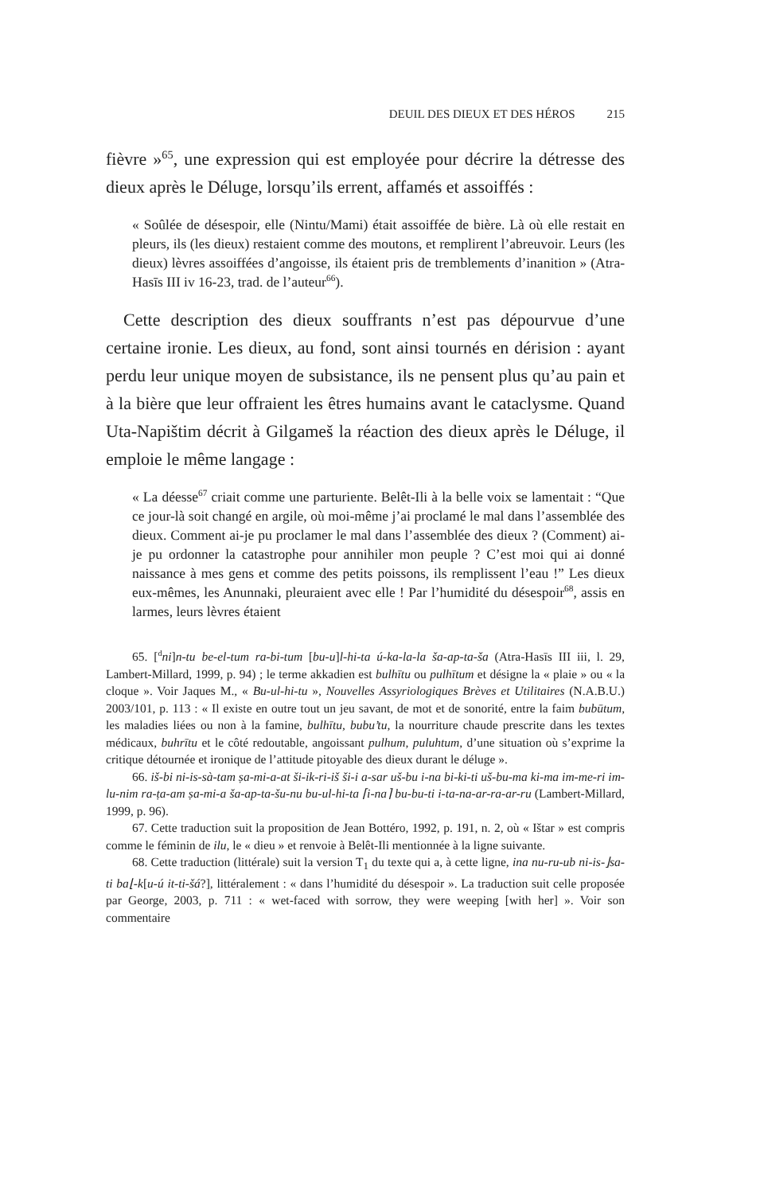DEUIL DES DIEUX ET DES HÉROS 215
fièvre »<sup>65</sup>, une expression qui est employée pour décrire la détresse des dieux après le Déluge, lorsqu’ils errent, affamés et assoiffés :
« Soûlée de désespoir, elle (Nintu/Mami) était assoiffée de bière. Là où elle restait en pleurs, ils (les dieux) restaient comme des moutons, et remplirent l’abreuvoir. Leurs (les dieux) lèvres assoiffées d’angoisse, ils étaient pris de tremblements d’inanition » (Atra-Hasīs III iv 16-23, trad. de l’auteur<sup>66</sup>).
Cette description des dieux souffrants n’est pas dépourvue d’une certaine ironie. Les dieux, au fond, sont ainsi tournés en dérision : ayant perdu leur unique moyen de subsistance, ils ne pensent plus qu’au pain et à la bière que leur offraient les êtres humains avant le cataclysme. Quand Uta-Napištim décrit à Gilgameš la réaction des dieux après le Déluge, il emploie le même langage :
« La déesse<sup>67</sup> criait comme une parturiente. Belêt-Ili à la belle voix se lamentait : “Que ce jour-là soit changé en argile, où moi-même j’ai proclamé le mal dans l’assemblée des dieux. Comment ai-je pu proclamer le mal dans l’assemblée des dieux ? (Comment) ai-je pu ordonner la catastrophe pour annihiler mon peuple ? C’est moi qui ai donné naissance à mes gens et comme des petits poissons, ils remplissent l’eau !” Les dieux eux-mêmes, les Anunnaki, pleuraient avec elle ! Par l’humidité du désespoir<sup>68</sup>, assis en larmes, leurs lèvres étaient
65. [<sup>d</sup>ni]n-tu be-el-tum ra-bi-tum [bu-u]l-hi-ta ú-ka-la-la ša-ap-ta-ša (Atra-Hasīs III iii, l. 29, Lambert-Millard, 1999, p. 94) ; le terme akkadien est bulhītu ou pulhītum et désigne la « plaie » ou « la cloque ». Voir Jaques M., « Bu-ul-hi-tu », Nouvelles Assyriologiques Brèves et Utilitaires (N.A.B.U.) 2003/101, p. 113 : « Il existe en outre tout un jeu savant, de mot et de sonorité, entre la faim bubūtum, les maladies liées ou non à la famine, bulhītu, bubu’tu, la nourriture chaude prescrite dans les textes médicaux, buhrītu et le côté redoutable, angoissant pulhum, puluhtum, d’une situation où s’exprime la critique détournée et ironique de l’attitude pitoyable des dieux durant le déluge ».
66. iš-bi ni-is-sà-tam ṣa-mi-a-at ši-ik-ri-iš ši-i a-sar uš-bu i-na bi-ki-ti uš-bu-ma ki-ma im-me-ri im-lu-nim ra-ṭa-am ṣa-mi-a ša-ap-ta-šu-nu bu-ul-hi-ta ⌈i-na⌉ bu-bu-ti i-ta-na-ar-ra-ar-ru (Lambert-Millard, 1999, p. 96).
67. Cette traduction suit la proposition de Jean Bottéro, 1992, p. 191, n. 2, où « Ištar » est compris comme le féminin de ilu, le « dieu » et renvoie à Belêt-Ili mentionnée à la ligne suivante.
68. Cette traduction (littérale) suit la version T<sub>1</sub> du texte qui a, à cette ligne, ina nu-ru-ub ni-is-⌋sa-ti ba⌊-k[u-ú it-ti-šá?], littéralement : « dans l’humidité du désespoir ». La traduction suit celle proposée par George, 2003, p. 711 : « wet-faced with sorrow, they were weeping [with her] ». Voir son commentaire